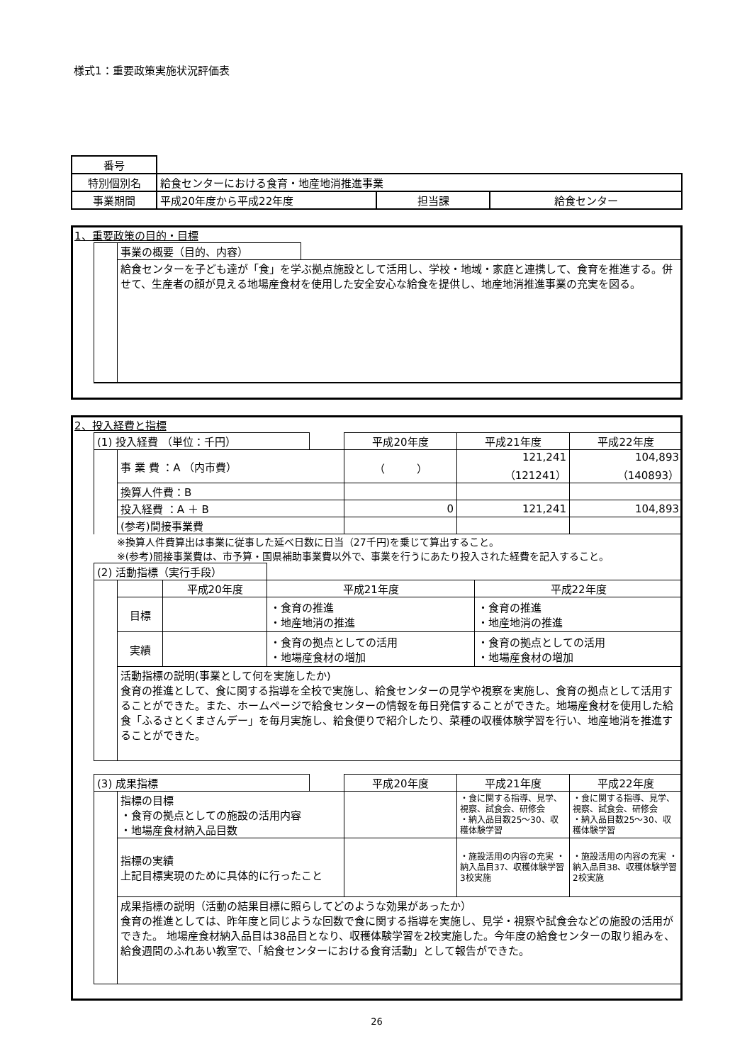様式1：重要政策実施状況評価表
| 番号 | | | |
| 特別個別名 | 給食センターにおける食育・地産地消推進事業 | | |
| 事業期間 | 平成20年度から平成22年度 | 担当課 | 給食センター |
1、重要政策の目的・目標
| | 事業の概要（目的、内容） | |
| | 給食センターを子ども達が「食」を学ぶ拠点施設として活用し、学校・地域・家庭と連携して、食育を推進する。併せて、生産者の顔が見える地場産食材を使用した安全安心な給食を提供し、地産地消推進事業の充実を図る。 | |
2、投入経費と指標
| (1) 投入経費 （単位：千円） | | | 平成20年度 | 平成21年度 | 平成22年度 |
| | 事 業 費 ：A （内市費） | | （ ） | 121,241 （121241） | 104,893 （140893） |
| | 換算人件費：B | | | | |
| | 投入経費 ：A ＋ B | | 0 | 121,241 | 104,893 |
| | (参考)間接事業費 | | | | |
※換算人件費算出は事業に従事した延べ日数に日当（27千円)を乗じて算出すること。
※(参考)間接事業費は、市予算・国県補助事業費以外で、事業を行うにあたり投入された経費を記入すること。
| (2) 活動指標（実行手段） | | | | |
| | | 平成20年度 | 平成21年度 | 平成22年度 |
| | 目標 | | ・食育の推進 ・地産地消の推進 | ・食育の推進 ・地産地消の推進 |
| | 実績 | | ・食育の拠点としての活用 ・地場産食材の増加 | ・食育の拠点としての活用 ・地場産食材の増加 |
| | 活動指標の説明(事業として何を実施したか) 食育の推進として、食に関する指導を全校で実施し、給食センターの見学や視察を実施し、食育の拠点として活用することができた。また、ホームページで給食センターの情報を毎日発信することができた。地場産食材を使用した給食「ふるさとくまさんデー」を毎月実施し、給食便りで紹介したり、菜種の収穫体験学習を行い、地産地消を推進することができた。 | | | |
| (3) 成果指標 | | | 平成20年度 | 平成21年度 | 平成22年度 |
| | 指標の目標 ・食育の拠点としての施設の活用内容 ・地場産食材納入品目数 | | | ・食に関する指導、見学、視察、試食会、研修会 ・納入品目数25～30、収穫体験学習 | ・食に関する指導、見学、視察、試食会、研修会 ・納入品目数25～30、収穫体験学習 |
| | 指標の実績 上記目標実現のために具体的に行ったこと | | | ・施設活用の内容の充実 ・納入品目37、収穫体験学習3校実施 | ・施設活用の内容の充実 ・納入品目38、収穫体験学習2校実施 |
| | 成果指標の説明（活動の結果目標に照らしてどのような効果があったか） 食育の推進としては、昨年度と同じような回数で食に関する指導を実施し、見学・視察や試食会などの施設の活用ができた。 地場産食材納入品目は38品目となり、収穫体験学習を2校実施した。今年度の給食センターの取り組みを、給食週間のふれあい教室で、「給食センターにおける食育活動」として報告ができた。 | | | | |
26